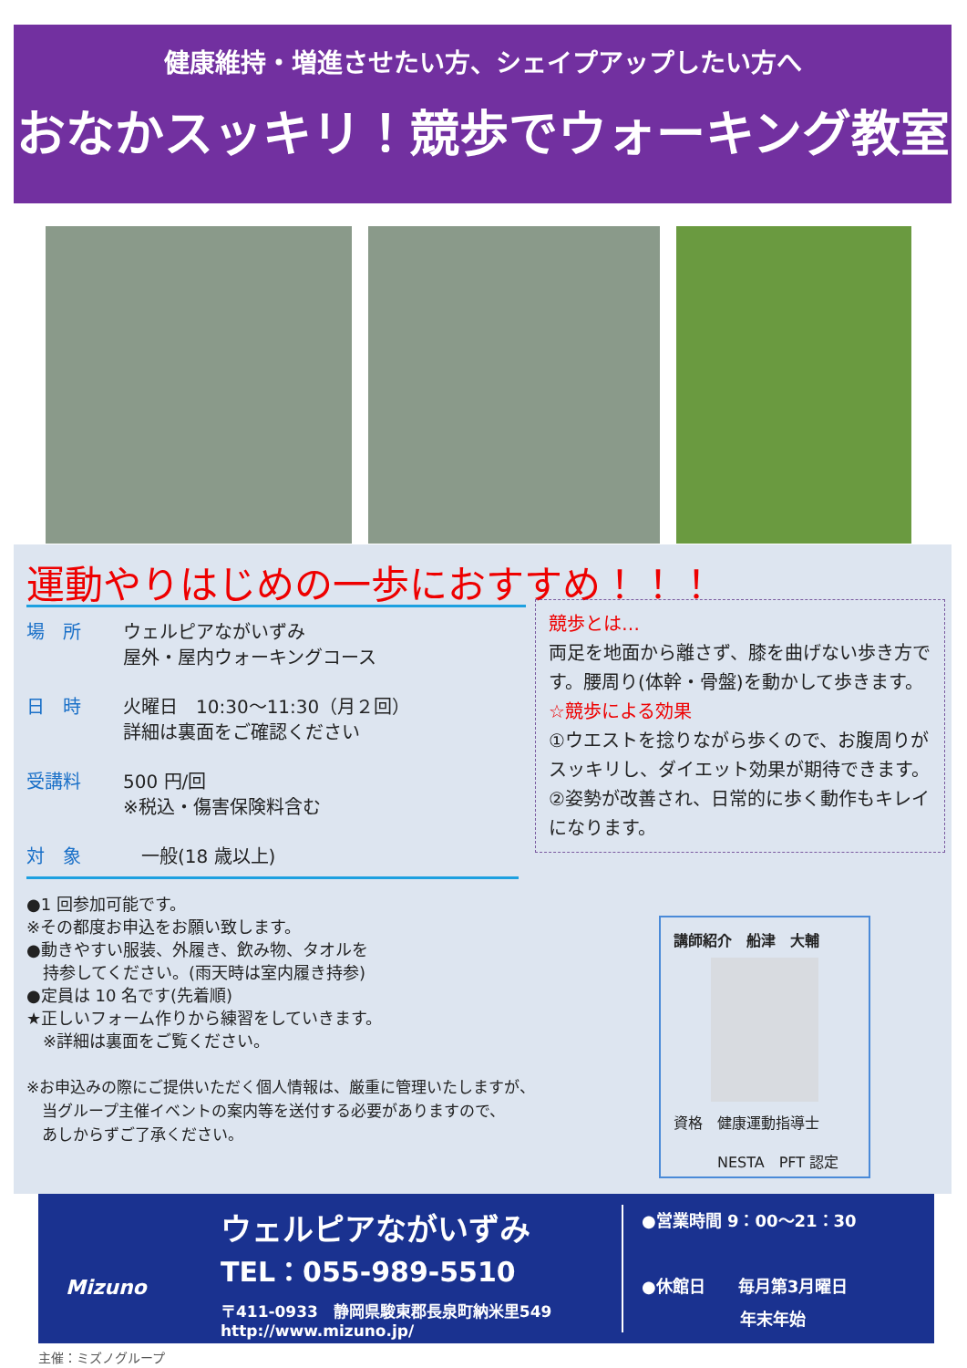健康維持・増進させたい方、シェイプアップしたい方へ
おなかスッキリ！競歩でウォーキング教室
運動やりはじめの一歩におすすめ！！！
場　所 ウェルピアながいずみ
屋外・屋内ウォーキングコース
日　時 火曜日　10:30～11:30（月２回）
詳細は裏面をご確認ください
受講料 500 円/回
※税込・傷害保険料含む
対　象 　一般(18 歳以上)
競歩とは…
両足を地面から離さず、膝を曲げない歩き方です。腰周り(体幹・骨盤)を動かして歩きます。
☆競歩による効果
①ウエストを捻りながら歩くので、お腹周りがスッキリし、ダイエット効果が期待できます。
②姿勢が改善され、日常的に歩く動作もキレイになります。
●1 回参加可能です。
※その都度お申込をお願い致します。
●動きやすい服装、外履き、飲み物、タオルを
　持参してください。(雨天時は室内履き持参)
●定員は 10 名です(先着順)
★正しいフォーム作りから練習をしていきます。
　※詳細は裏面をご覧ください。
※お申込みの際にご提供いただく個人情報は、厳重に管理いたしますが、
　当グループ主催イベントの案内等を送付する必要がありますので、
　あしからずご了承ください。
講師紹介　船津　大輔
資格　健康運動指導士
　　　NESTA　PFT 認定
Mizuno
ウェルピアながいずみ
TEL：055-989-5510
〒411-0933　静岡県駿東郡長泉町納米里549
http://www.mizuno.jp/
●営業時間 9：00～21：30
●休館日　　毎月第3月曜日
　　　　　　年末年始
主催：ミズノグループ